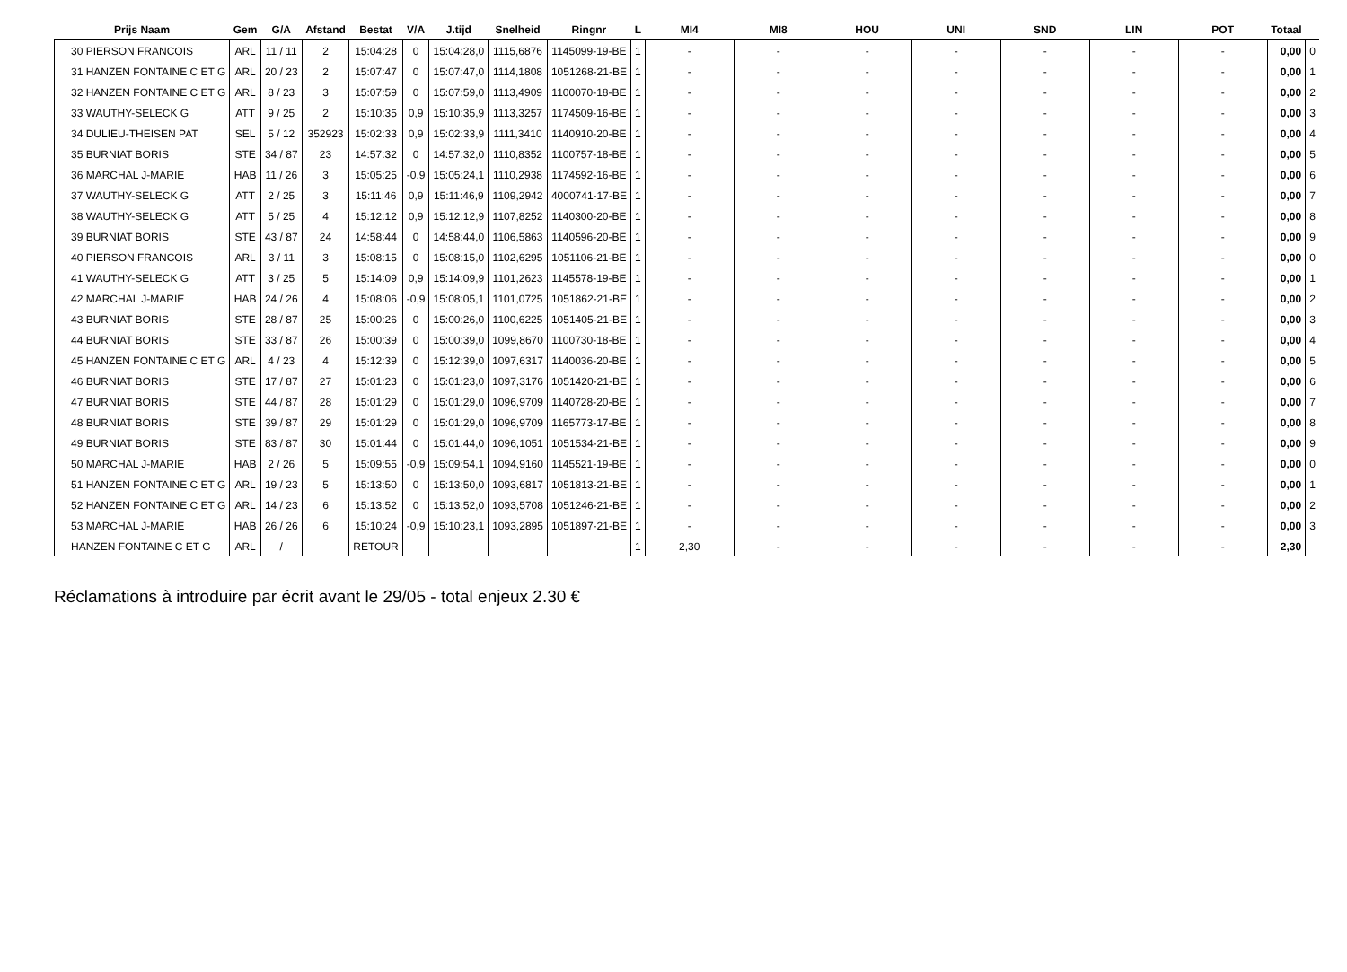| Prijs Naam | Gem | G/A | Afstand | Bestat | V/A | J.tijd | Snelheid | Ringnr | L | MI4 | MI8 | HOU | UNI | SND | LIN | POT | Totaal | |
| --- | --- | --- | --- | --- | --- | --- | --- | --- | --- | --- | --- | --- | --- | --- | --- | --- | --- | --- |
| 30 PIERSON FRANCOIS | ARL | 11 / 11 | 2 | 15:04:28 | 0 | 15:04:28,0 | 1115,6876 | 1145099-19-BE | 1 | - | - | - | - | - | - | - | 0,00 | 0 |
| 31 HANZEN FONTAINE C ET G | ARL | 20 / 23 | 2 | 15:07:47 | 0 | 15:07:47,0 | 1114,1808 | 1051268-21-BE | 1 | - | - | - | - | - | - | - | 0,00 | 1 |
| 32 HANZEN FONTAINE C ET G | ARL | 8 / 23 | 3 | 15:07:59 | 0 | 15:07:59,0 | 1113,4909 | 1100070-18-BE | 1 | - | - | - | - | - | - | - | 0,00 | 2 |
| 33 WAUTHY-SELECK G | ATT | 9 / 25 | 2 | 15:10:35 | 0,9 | 15:10:35,9 | 1113,3257 | 1174509-16-BE | 1 | - | - | - | - | - | - | - | 0,00 | 3 |
| 34 DULIEU-THEISEN PAT | SEL | 5 / 12 | 352923 | 15:02:33 | 0,9 | 15:02:33,9 | 1111,3410 | 1140910-20-BE | 1 | - | - | - | - | - | - | - | 0,00 | 4 |
| 35 BURNIAT BORIS | STE | 34 / 87 | 23 | 14:57:32 | 0 | 14:57:32,0 | 1110,8352 | 1100757-18-BE | 1 | - | - | - | - | - | - | - | 0,00 | 5 |
| 36 MARCHAL J-MARIE | HAB | 11 / 26 | 3 | 15:05:25 | -0,9 | 15:05:24,1 | 1110,2938 | 1174592-16-BE | 1 | - | - | - | - | - | - | - | 0,00 | 6 |
| 37 WAUTHY-SELECK G | ATT | 2 / 25 | 3 | 15:11:46 | 0,9 | 15:11:46,9 | 1109,2942 | 4000741-17-BE | 1 | - | - | - | - | - | - | - | 0,00 | 7 |
| 38 WAUTHY-SELECK G | ATT | 5 / 25 | 4 | 15:12:12 | 0,9 | 15:12:12,9 | 1107,8252 | 1140300-20-BE | 1 | - | - | - | - | - | - | - | 0,00 | 8 |
| 39 BURNIAT BORIS | STE | 43 / 87 | 24 | 14:58:44 | 0 | 14:58:44,0 | 1106,5863 | 1140596-20-BE | 1 | - | - | - | - | - | - | - | 0,00 | 9 |
| 40 PIERSON FRANCOIS | ARL | 3 / 11 | 3 | 15:08:15 | 0 | 15:08:15,0 | 1102,6295 | 1051106-21-BE | 1 | - | - | - | - | - | - | - | 0,00 | 0 |
| 41 WAUTHY-SELECK G | ATT | 3 / 25 | 5 | 15:14:09 | 0,9 | 15:14:09,9 | 1101,2623 | 1145578-19-BE | 1 | - | - | - | - | - | - | - | 0,00 | 1 |
| 42 MARCHAL J-MARIE | HAB | 24 / 26 | 4 | 15:08:06 | -0,9 | 15:08:05,1 | 1101,0725 | 1051862-21-BE | 1 | - | - | - | - | - | - | - | 0,00 | 2 |
| 43 BURNIAT BORIS | STE | 28 / 87 | 25 | 15:00:26 | 0 | 15:00:26,0 | 1100,6225 | 1051405-21-BE | 1 | - | - | - | - | - | - | - | 0,00 | 3 |
| 44 BURNIAT BORIS | STE | 33 / 87 | 26 | 15:00:39 | 0 | 15:00:39,0 | 1099,8670 | 1100730-18-BE | 1 | - | - | - | - | - | - | - | 0,00 | 4 |
| 45 HANZEN FONTAINE C ET G | ARL | 4 / 23 | 4 | 15:12:39 | 0 | 15:12:39,0 | 1097,6317 | 1140036-20-BE | 1 | - | - | - | - | - | - | - | 0,00 | 5 |
| 46 BURNIAT BORIS | STE | 17 / 87 | 27 | 15:01:23 | 0 | 15:01:23,0 | 1097,3176 | 1051420-21-BE | 1 | - | - | - | - | - | - | - | 0,00 | 6 |
| 47 BURNIAT BORIS | STE | 44 / 87 | 28 | 15:01:29 | 0 | 15:01:29,0 | 1096,9709 | 1140728-20-BE | 1 | - | - | - | - | - | - | - | 0,00 | 7 |
| 48 BURNIAT BORIS | STE | 39 / 87 | 29 | 15:01:29 | 0 | 15:01:29,0 | 1096,9709 | 1165773-17-BE | 1 | - | - | - | - | - | - | - | 0,00 | 8 |
| 49 BURNIAT BORIS | STE | 83 / 87 | 30 | 15:01:44 | 0 | 15:01:44,0 | 1096,1051 | 1051534-21-BE | 1 | - | - | - | - | - | - | - | 0,00 | 9 |
| 50 MARCHAL J-MARIE | HAB | 2 / 26 | 5 | 15:09:55 | -0,9 | 15:09:54,1 | 1094,9160 | 1145521-19-BE | 1 | - | - | - | - | - | - | - | 0,00 | 0 |
| 51 HANZEN FONTAINE C ET G | ARL | 19 / 23 | 5 | 15:13:50 | 0 | 15:13:50,0 | 1093,6817 | 1051813-21-BE | 1 | - | - | - | - | - | - | - | 0,00 | 1 |
| 52 HANZEN FONTAINE C ET G | ARL | 14 / 23 | 6 | 15:13:52 | 0 | 15:13:52,0 | 1093,5708 | 1051246-21-BE | 1 | - | - | - | - | - | - | - | 0,00 | 2 |
| 53 MARCHAL J-MARIE | HAB | 26 / 26 | 6 | 15:10:24 | -0,9 | 15:10:23,1 | 1093,2895 | 1051897-21-BE | 1 | - | - | - | - | - | - | - | 0,00 | 3 |
| HANZEN FONTAINE C ET G | ARL | / | | RETOUR | | | | | 1 | 2,30 | - | - | - | - | - | - | 2,30 | |
Réclamations à introduire par écrit avant le 29/05 - total enjeux 2.30 €